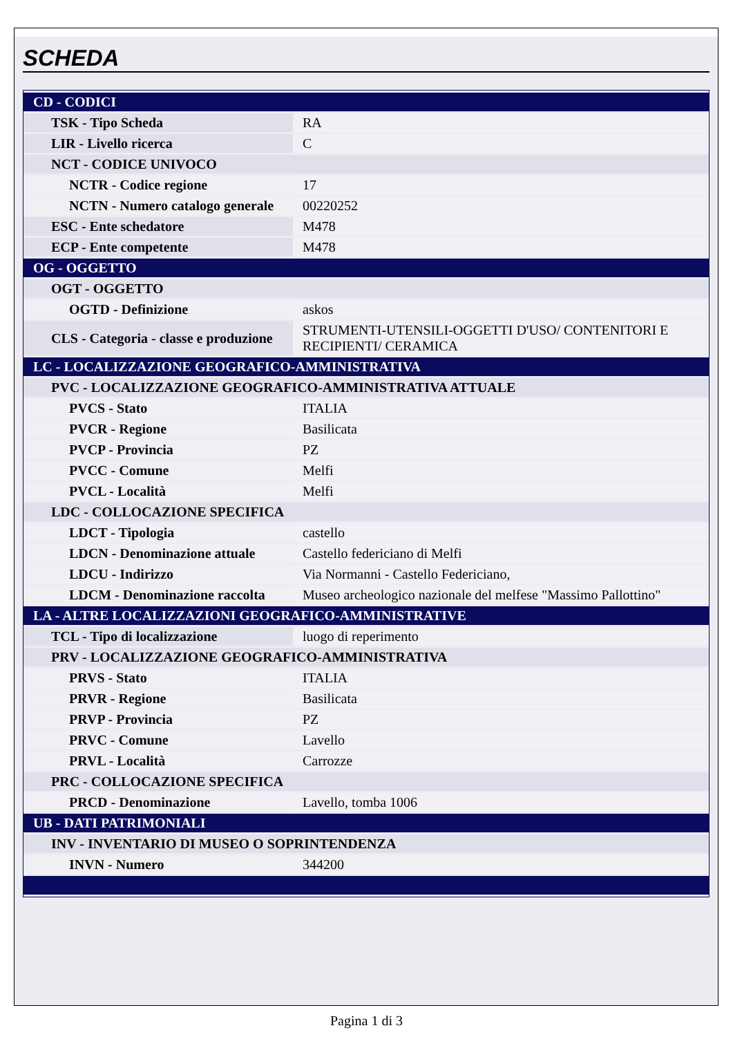SCHEDA
| CD - CODICI | |
| TSK - Tipo Scheda | RA |
| LIR - Livello ricerca | C |
| NCT - CODICE UNIVOCO | |
| NCTR - Codice regione | 17 |
| NCTN - Numero catalogo generale | 00220252 |
| ESC - Ente schedatore | M478 |
| ECP - Ente competente | M478 |
| OG - OGGETTO | |
| OGT - OGGETTO | |
| OGTD - Definizione | askos |
| CLS - Categoria - classe e produzione | STRUMENTI-UTENSILI-OGGETTI D'USO/ CONTENITORI E RECIPIENTI/ CERAMICA |
| LC - LOCALIZZAZIONE GEOGRAFICO-AMMINISTRATIVA | |
| PVC - LOCALIZZAZIONE GEOGRAFICO-AMMINISTRATIVA ATTUALE | |
| PVCS - Stato | ITALIA |
| PVCR - Regione | Basilicata |
| PVCP - Provincia | PZ |
| PVCC - Comune | Melfi |
| PVCL - Località | Melfi |
| LDC - COLLOCAZIONE SPECIFICA | |
| LDCT - Tipologia | castello |
| LDCN - Denominazione attuale | Castello federiciano di Melfi |
| LDCU - Indirizzo | Via Normanni - Castello Federiciano, |
| LDCM - Denominazione raccolta | Museo archeologico nazionale del melfese "Massimo Pallottino" |
| LA - ALTRE LOCALIZZAZIONI GEOGRAFICO-AMMINISTRATIVE | |
| TCL - Tipo di localizzazione | luogo di reperimento |
| PRV - LOCALIZZAZIONE GEOGRAFICO-AMMINISTRATIVA | |
| PRVS - Stato | ITALIA |
| PRVR - Regione | Basilicata |
| PRVP - Provincia | PZ |
| PRVC - Comune | Lavello |
| PRVL - Località | Carrozze |
| PRC - COLLOCAZIONE SPECIFICA | |
| PRCD - Denominazione | Lavello, tomba 1006 |
| UB - DATI PATRIMONIALI | |
| INV - INVENTARIO DI MUSEO O SOPRINTENDENZA | |
| INVN - Numero | 344200 |
Pagina 1 di 3